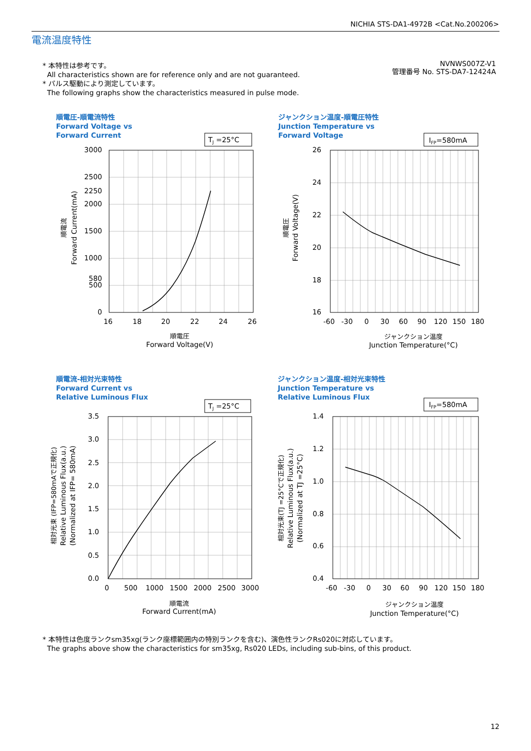NICHIA STS-DA1-4972B <Cat.No.200206>
電流温度特性
* 本特性は参考です。
All characteristics shown are for reference only and are not guaranteed.
* パルス駆動により測定しています。
The following graphs show the characteristics measured in pulse mode.
NVNWS007Z-V1
管理番号 No. STS-DA7-12424A
順電圧-順電流特性
Forward Voltage vs
Forward Current
ジャンクション温度-順電圧特性
Junction Temperature vs
Forward Voltage
順電流-相対光束特性
Forward Current vs
Relative Luminous Flux
ジャンクション温度-相対光束特性
Junction Temperature vs
Relative Luminous Flux
TJ =25°C
IFP=580mA
TJ =25°C
IFP=580mA
3000
2500
2250
2000
1500
1000
580
500
0
26
24
22
20
18
16
3.5
3.0
2.5
2.0
1.5
1.0
0.5
0.0
1.4
1.2
1.0
0.8
0.6
0.4
16 18 20 22 24 26
-60 -30 0 30 60 90 120 150 180
0 500 1000 1500 2000 2500 3000
-60 -30 0 30 60 90 120 150 180
順電圧
Forward Voltage(V)
ジャンクション温度
Junction Temperature(°C)
順電流
Forward Current(mA)
ジャンクション温度
Junction Temperature(°C)
順電流
Forward Current(mA)
順電圧
Forward Voltage(V)
相対光束 (IFP=580mAで正規化)
Relative Luminous Flux(a.u.)
(Normalized at IFP= 580mA)
相対光束(TJ =25°Cで正規化)
Relative Luminous Flux(a.u.)
(Normalized at TJ =25°C)
* 本特性は色度ランクsm35xg(ランク座標範囲内の特別ランクを含む)、演色性ランクRs020に対応しています。
The graphs above show the characteristics for sm35xg, Rs020 LEDs, including sub-bins, of this product.
12